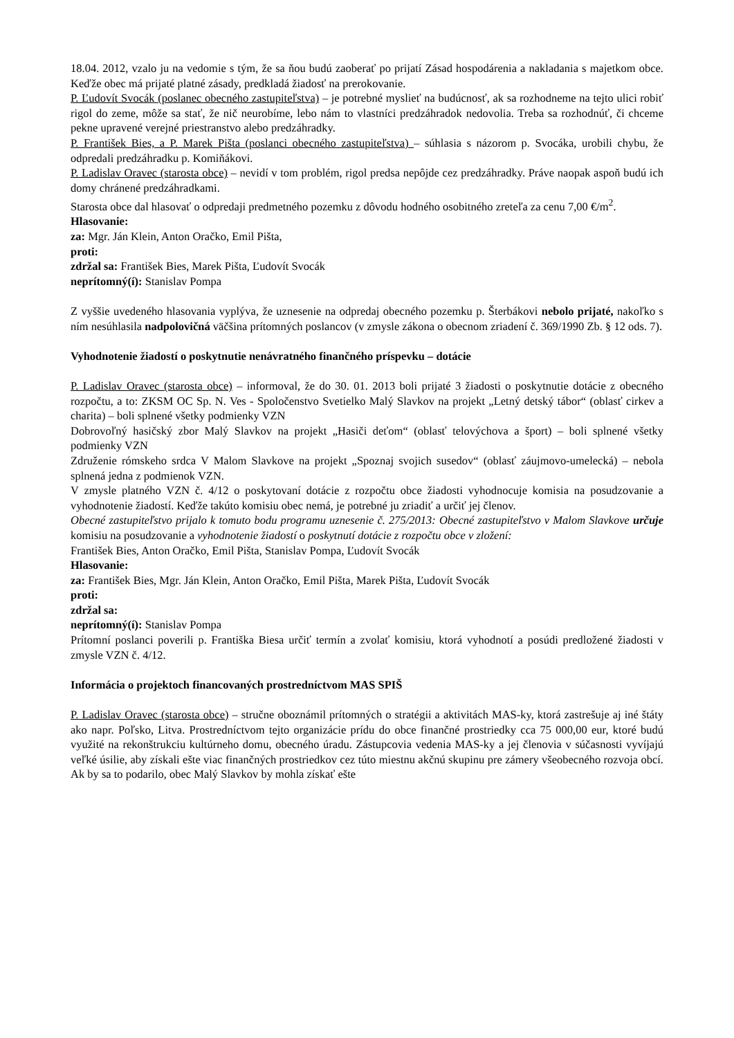18.04. 2012, vzalo ju na vedomie s tým, že sa ňou budú zaoberať po prijatí Zásad hospodárenia a nakladania s majetkom obce. Keďže obec má prijaté platné zásady, predkladá žiadosť na prerokovanie.
P. Ľudovít Svocák (poslanec obecného zastupiteľstva) – je potrebné myslieť na budúcnosť, ak sa rozhodneme na tejto ulici robiť rigol do zeme, môže sa stať, že nič neurobíme, lebo nám to vlastníci predzáhradok nedovolia. Treba sa rozhodnúť, či chceme pekne upravené verejné priestranstvo alebo predzáhradky.
P. František Bies, a P. Marek Pišta (poslanci obecného zastupiteľstva) – súhlasia s názorom p. Svocáka, urobili chybu, že odpredali predzáhradku p. Komiňákovi.
P. Ladislav Oravec (starosta obce) – nevidí v tom problém, rigol predsa nepôjde cez predzáhradky. Práve naopak aspoň budú ich domy chránené predzáhradkami.
Starosta obce dal hlasovať o odpredaji predmetného pozemku z dôvodu hodného osobitného zreteľa za cenu 7,00 €/m<sup>2</sup>.
Hlasovanie:
za: Mgr. Ján Klein, Anton Oračko, Emil Pišta,
proti:
zdržal sa: František Bies, Marek Pišta, Ľudovít Svocák
neprítomný(í): Stanislav Pompa
Z vyššie uvedeného hlasovania vyplýva, že uznesenie na odpredaj obecného pozemku p. Šterbákovi nebolo prijaté, nakoľko s ním nesúhlasila nadpolovičná väčšina prítomných poslancov (v zmysle zákona o obecnom zriadení č. 369/1990 Zb. § 12 ods. 7).
Vyhodnotenie žiadostí o poskytnutie nenávratného finančného príspevku – dotácie
P. Ladislav Oravec (starosta obce) – informoval, že do 30. 01. 2013 boli prijaté 3 žiadosti o poskytnutie dotácie z obecného rozpočtu, a to: ZKSM OC Sp. N. Ves - Spoločenstvo Svetielko Malý Slavkov na projekt „Letný detský tábor“ (oblasť cirkev a charita) – boli splnené všetky podmienky VZN
Dobrovoľný hasičský zbor Malý Slavkov na projekt „Hasiči deťom“ (oblasť telovýchova a šport) – boli splnené všetky podmienky VZN
Združenie rómskeho srdca V Malom Slavkove na projekt „Spoznaj svojich susedov“ (oblasť záujmovo-umelecká) – nebola splnená jedna z podmienok VZN.
V zmysle platného VZN č. 4/12 o poskytovaní dotácie z rozpočtu obce žiadosti vyhodnocuje komisia na posudzovanie a vyhodnotenie žiadostí. Keďže takúto komisiu obec nemá, je potrebné ju zriadiť a určiť jej členov.
Obecné zastupiteľstvo prijalo k tomuto bodu programu uznesenie č. 275/2013: Obecné zastupiteľstvo v Malom Slavkove určuje komisiu na posudzovanie a vyhodnotenie žiadostí o poskytnutí dotácie z rozpočtu obce v zložení:
František Bies, Anton Oračko, Emil Pišta, Stanislav Pompa, Ľudovít Svocák
Hlasovanie:
za: František Bies, Mgr. Ján Klein, Anton Oračko, Emil Pišta, Marek Pišta, Ľudovít Svocák
proti:
zdržal sa:
neprítomný(í): Stanislav Pompa
Prítomní poslanci poverili p. Františka Biesa určiť termín a zvolať komisiu, ktorá vyhodnotí a posúdi predložené žiadosti v zmysle VZN č. 4/12.
Informácia o projektoch financovaných prostredníctvom MAS SPIŠ
P. Ladislav Oravec (starosta obce) – stručne oboznámil prítomných o stratégii a aktivitách MAS-ky, ktorá zastrešuje aj iné štáty ako napr. Poľsko, Litva. Prostredníctvom tejto organizácie prídu do obce finančné prostriedky cca 75 000,00 eur, ktoré budú využité na rekonštrukciu kultúrneho domu, obecného úradu. Zástupcovia vedenia MAS-ky a jej členovia v súčasnosti vyvíjajú veľké úsilie, aby získali ešte viac finančných prostriedkov cez túto miestnu akčnú skupinu pre zámery všeobecného rozvoja obcí. Ak by sa to podarilo, obec Malý Slavkov by mohla získať ešte